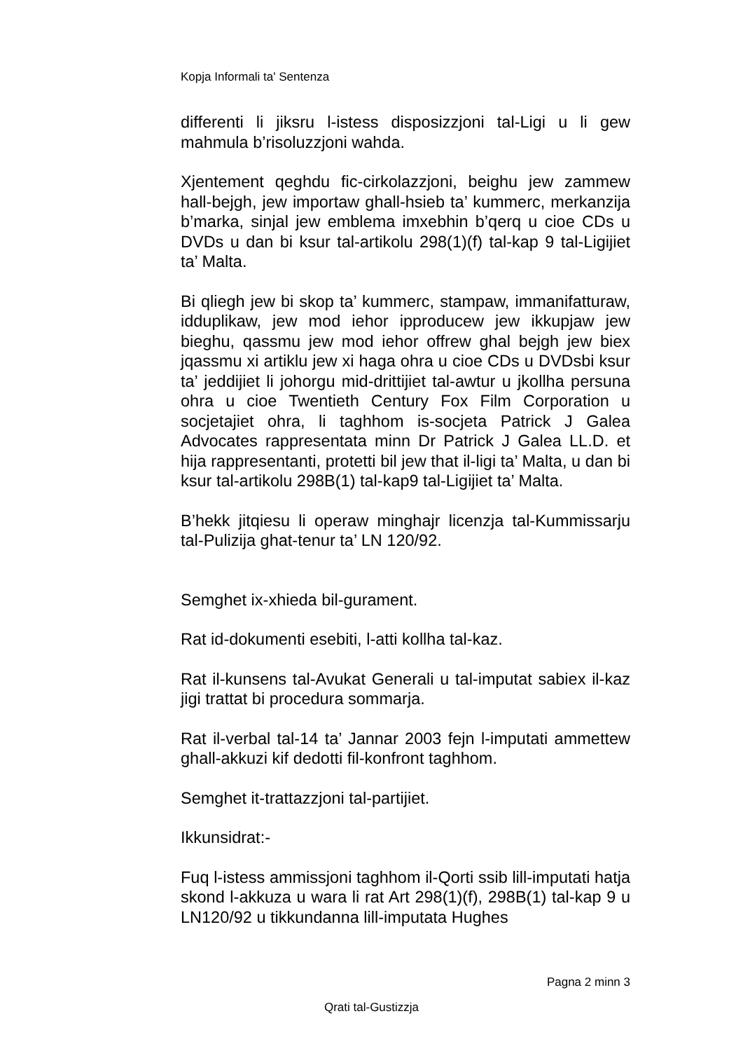Kopja Informali ta' Sentenza
differenti li jiksru l-istess disposizzjoni tal-Ligi u li gew mahmula b’risoluzzjoni wahda.
Xjentement qeghdu fic-cirkolazzjoni, beighu jew zammew hall-bejgh, jew importaw ghall-hsieb ta’ kummerc, merkanzija b’marka, sinjal jew emblema imxebhin b’qerq u cioe CDs u DVDs u dan bi ksur tal-artikolu 298(1)(f) tal-kap 9 tal-Ligijiet ta’ Malta.
Bi qliegh jew bi skop ta’ kummerc, stampaw, immanifatturaw, idduplikaw, jew mod iehor ipproducew jew ikkupjaw jew bieghu, qassmu jew mod iehor offrew ghal bejgh jew biex jqassmu xi artiklu jew xi haga ohra u cioe CDs u DVDsbi ksur ta’ jeddijiet li johorgu mid-drittijiet tal-awtur u jkollha persuna ohra u cioe Twentieth Century Fox Film Corporation u socjetajiet ohra, li taghhom is-socjeta Patrick J Galea Advocates rappresentata minn Dr Patrick J Galea LL.D. et hija rappresentanti, protetti bil jew that il-ligi ta’ Malta, u dan bi ksur tal-artikolu 298B(1) tal-kap9 tal-Ligijiet ta’ Malta.
B’hekk jitqiesu li operaw minghajr licenzja tal-Kummissarju tal-Pulizija ghat-tenur ta’ LN 120/92.
Semghet ix-xhieda bil-gurament.
Rat id-dokumenti esebiti, l-atti kollha tal-kaz.
Rat il-kunsens tal-Avukat Generali u tal-imputat sabiex il-kaz jigi trattat bi procedura sommarja.
Rat il-verbal tal-14 ta’ Jannar 2003 fejn l-imputati ammettew ghall-akkuzi kif dedotti fil-konfront taghhom.
Semghet it-trattazzjoni tal-partijiet.
Ikkunsidrat:-
Fuq l-istess ammissjoni taghhom il-Qorti ssib lill-imputati hatja skond l-akkuza u wara li rat Art 298(1)(f), 298B(1) tal-kap 9 u LN120/92 u tikkundanna lill-imputata Hughes
Pagna 2 minn 3
Qrati tal-Gustizzja